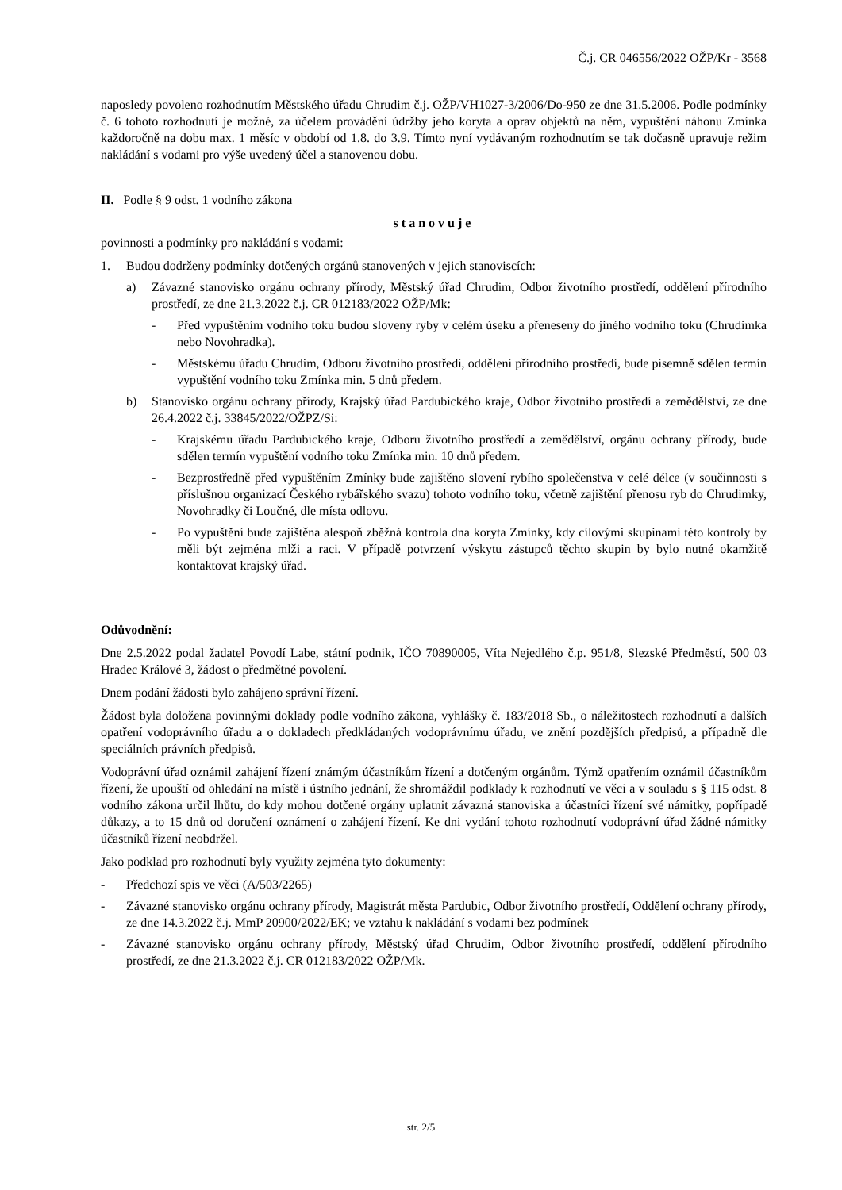Č.j. CR 046556/2022 OŽP/Kr - 3568
naposledy povoleno rozhodnutím Městského úřadu Chrudim č.j. OŽP/VH1027-3/2006/Do-950 ze dne 31.5.2006. Podle podmínky č. 6 tohoto rozhodnutí je možné, za účelem provádění údržby jeho koryta a oprav objektů na něm, vypuštění náhonu Zmínka každoročně na dobu max. 1 měsíc v období od 1.8. do 3.9. Tímto nyní vydávaným rozhodnutím se tak dočasně upravuje režim nakládání s vodami pro výše uvedený účel a stanovenou dobu.
II. Podle § 9 odst. 1 vodního zákona
stanovuje
povinnosti a podmínky pro nakládání s vodami:
1. Budou dodrženy podmínky dotčených orgánů stanovených v jejich stanoviscích:
a) Závazné stanovisko orgánu ochrany přírody, Městský úřad Chrudim, Odbor životního prostředí, oddělení přírodního prostředí, ze dne 21.3.2022 č.j. CR 012183/2022 OŽP/Mk:
- Před vypuštěním vodního toku budou sloveny ryby v celém úseku a přeneseny do jiného vodního toku (Chrudimka nebo Novohradka).
- Městskému úřadu Chrudim, Odboru životního prostředí, oddělení přírodního prostředí, bude písemně sdělen termín vypuštění vodního toku Zmínka min. 5 dnů předem.
b) Stanovisko orgánu ochrany přírody, Krajský úřad Pardubického kraje, Odbor životního prostředí a zemědělství, ze dne 26.4.2022 č.j. 33845/2022/OŽPZ/Si:
- Krajskému úřadu Pardubického kraje, Odboru životního prostředí a zemědělství, orgánu ochrany přírody, bude sdělen termín vypuštění vodního toku Zmínka min. 10 dnů předem.
- Bezprostředně před vypuštěním Zmínky bude zajištěno slovení rybího společenstva v celé délce (v součinnosti s příslušnou organizací Českého rybářského svazu) tohoto vodního toku, včetně zajištění přenosu ryb do Chrudimky, Novohradky či Loučné, dle místa odlovu.
- Po vypuštění bude zajištěna alespoň zběžná kontrola dna koryta Zmínky, kdy cílovými skupinami této kontroly by měli být zejména mlži a raci. V případě potvrzení výskytu zástupců těchto skupin by bylo nutné okamžitě kontaktovat krajský úřad.
Odůvodnění:
Dne 2.5.2022 podal žadatel Povodí Labe, státní podnik, IČO 70890005, Víta Nejedlého č.p. 951/8, Slezské Předměstí, 500 03 Hradec Králové 3, žádost o předmětné povolení.
Dnem podání žádosti bylo zahájeno správní řízení.
Žádost byla doložena povinnými doklady podle vodního zákona, vyhlášky č. 183/2018 Sb., o náležitostech rozhodnutí a dalších opatření vodoprávního úřadu a o dokladech předkládaných vodoprávnímu úřadu, ve znění pozdějších předpisů, a případně dle speciálních právních předpisů.
Vodoprávní úřad oznámil zahájení řízení známým účastníkům řízení a dotčeným orgánům. Týmž opatřením oznámil účastníkům řízení, že upouští od ohledání na místě i ústního jednání, že shromáždil podklady k rozhodnutí ve věci a v souladu s § 115 odst. 8 vodního zákona určil lhůtu, do kdy mohou dotčené orgány uplatnit závazná stanoviska a účastníci řízení své námitky, popřípadě důkazy, a to 15 dnů od doručení oznámení o zahájení řízení. Ke dni vydání tohoto rozhodnutí vodoprávní úřad žádné námitky účastníků řízení neobdržel.
Jako podklad pro rozhodnutí byly využity zejména tyto dokumenty:
- Předchozí spis ve věci (A/503/2265)
- Závazné stanovisko orgánu ochrany přírody, Magistrát města Pardubic, Odbor životního prostředí, Oddělení ochrany přírody, ze dne 14.3.2022 č.j. MmP 20900/2022/EK; ve vztahu k nakládání s vodami bez podmínek
- Závazné stanovisko orgánu ochrany přírody, Městský úřad Chrudim, Odbor životního prostředí, oddělení přírodního prostředí, ze dne 21.3.2022 č.j. CR 012183/2022 OŽP/Mk.
str. 2/5